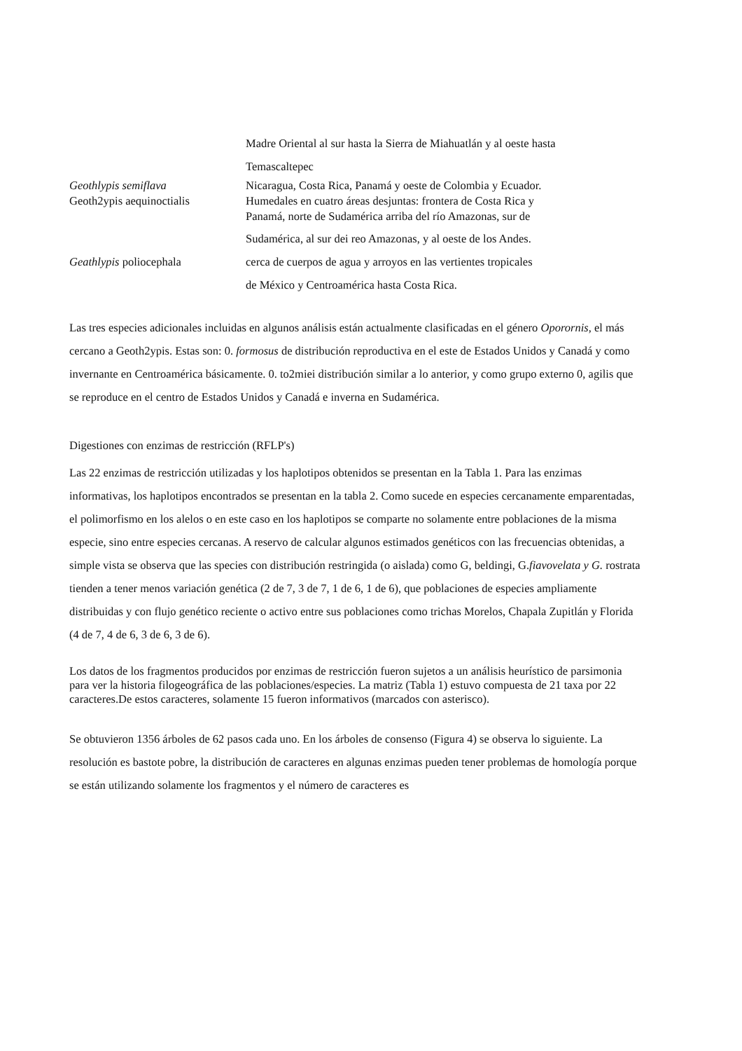Madre Oriental al sur hasta la Sierra de Miahuatlán y al oeste hasta
Temascaltepec
Geothlypis semiflava Nicaragua, Costa Rica, Panamá y oeste de Colombia y Ecuador.
Geoth2ypis aequinoctialis Humedales en cuatro áreas desjuntas: frontera de Costa Rica y
Panamá, norte de Sudamérica arriba del río Amazonas, sur de
Sudamérica, al sur dei reo Amazonas, y al oeste de los Andes.
Geathlypis poliocephala cerca de cuerpos de agua y arroyos en las vertientes tropicales
de México y Centroamérica hasta Costa Rica.
Las tres especies adicionales incluidas en algunos análisis están actualmente clasificadas en el género Oporornis, el más cercano a Geoth2ypis. Estas son: 0. formosus de distribución reproductiva en el este de Estados Unidos y Canadá y como invernante en Centroamérica básicamente. 0. to2miei distribución similar a lo anterior, y como grupo externo 0, agilis que se reproduce en el centro de Estados Unidos y Canadá e inverna en Sudamérica.
Digestiones con enzimas de restricción (RFLP's)
Las 22 enzimas de restricción utilizadas y los haplotipos obtenidos se presentan en la Tabla 1. Para las enzimas informativas, los haplotipos encontrados se presentan en la tabla 2. Como sucede en especies cercanamente emparentadas, el polimorfismo en los alelos o en este caso en los haplotipos se comparte no solamente entre poblaciones de la misma especie, sino entre especies cercanas. A reservo de calcular algunos estimados genéticos con las frecuencias obtenidas, a simple vista se observa que las species con distribución restringida (o aislada) como G, beldingi, G.fiavovelata y G. rostrata tienden a tener menos variación genética (2 de 7, 3 de 7, 1 de 6, 1 de 6), que poblaciones de especies ampliamente distribuidas y con flujo genético reciente o activo entre sus poblaciones como trichas Morelos, Chapala Zupitlán y Florida (4 de 7, 4 de 6, 3 de 6, 3 de 6).
Los datos de los fragmentos producidos por enzimas de restricción fueron sujetos a un análisis heurístico de parsimonia para ver la historia filogeográfica de las poblaciones/especies. La matriz (Tabla 1) estuvo compuesta de 21 taxa por 22 caracteres.De estos caracteres, solamente 15 fueron informativos (marcados con asterisco).
Se obtuvieron 1356 árboles de 62 pasos cada uno. En los árboles de consenso (Figura 4) se observa lo siguiente. La resolución es bastote pobre, la distribución de caracteres en algunas enzimas pueden tener problemas de homología porque se están utilizando solamente los fragmentos y el número de caracteres es